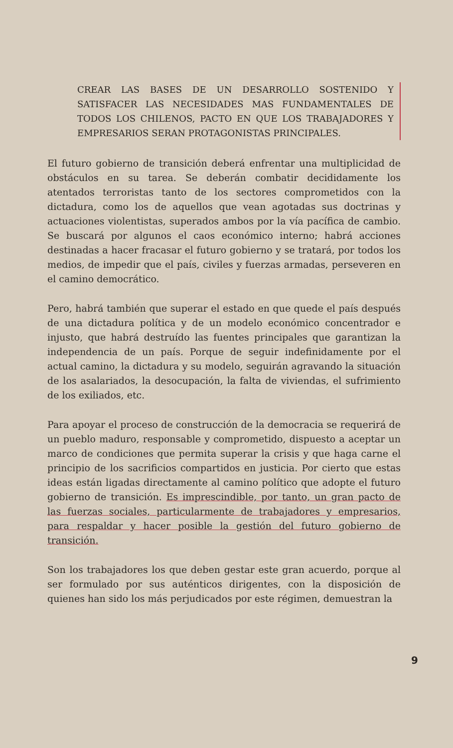CREAR LAS BASES DE UN DESARROLLO SOSTENIDO Y SATISFACER LAS NECESIDADES MAS FUNDAMENTALES DE TODOS LOS CHILENOS, PACTO EN QUE LOS TRABAJADORES Y EMPRESARIOS SERAN PROTAGONISTAS PRINCIPALES.
El futuro gobierno de transición deberá enfrentar una multiplicidad de obstáculos en su tarea. Se deberán combatir decididamente los atentados terroristas tanto de los sectores comprometidos con la dictadura, como los de aquellos que vean agotadas sus doctrinas y actuaciones violentistas, superados ambos por la vía pacífica de cambio. Se buscará por algunos el caos económico interno; habrá acciones destinadas a hacer fracasar el futuro gobierno y se tratará, por todos los medios, de impedir que el país, civiles y fuerzas armadas, perseveren en el camino democrático.
Pero, habrá también que superar el estado en que quede el país después de una dictadura política y de un modelo económico concentrador e injusto, que habrá destruído las fuentes principales que garantizan la independencia de un país. Porque de seguir indefinidamente por el actual camino, la dictadura y su modelo, seguirán agravando la situación de los asalariados, la desocupación, la falta de viviendas, el sufrimiento de los exiliados, etc.
Para apoyar el proceso de construcción de la democracia se requerirá de un pueblo maduro, responsable y comprometido, dispuesto a aceptar un marco de condiciones que permita superar la crisis y que haga carne el principio de los sacrificios compartidos en justicia. Por cierto que estas ideas están ligadas directamente al camino político que adopte el futuro gobierno de transición. Es imprescindible, por tanto, un gran pacto de las fuerzas sociales, particularmente de trabajadores y empresarios, para respaldar y hacer posible la gestión del futuro gobierno de transición.
Son los trabajadores los que deben gestar este gran acuerdo, porque al ser formulado por sus auténticos dirigentes, con la disposición de quienes han sido los más perjudicados por este régimen, demuestran la
9